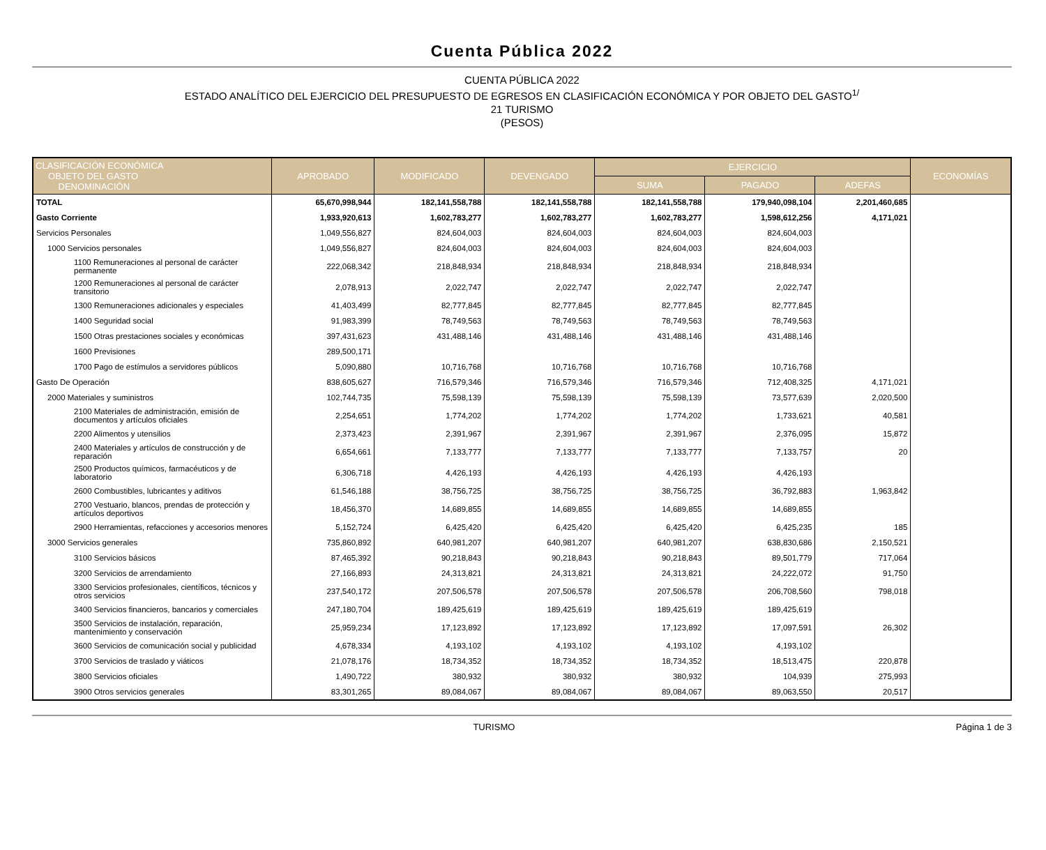Cuenta Pública 2022
CUENTA PÚBLICA 2022
ESTADO ANALÍTICO DEL EJERCICIO DEL PRESUPUESTO DE EGRESOS EN CLASIFICACIÓN ECONÓMICA Y POR OBJETO DEL GASTO<sup>1/</sup>
21 TURISMO
(PESOS)
| CLASIFICACIÓN ECONÓMICA OBJETO DEL GASTO DENOMINACIÓN | APROBADO | MODIFICADO | DEVENGADO | EJERCICIO | | | ECONOMÍAS |
| --- | --- | --- | --- | --- | --- | --- | --- |
| | | | | SUMA | PAGADO | ADEFAS | |
| TOTAL | 65,670,998,944 | 182,141,558,788 | 182,141,558,788 | 182,141,558,788 | 179,940,098,104 | 2,201,460,685 | |
| Gasto Corriente | 1,933,920,613 | 1,602,783,277 | 1,602,783,277 | 1,602,783,277 | 1,598,612,256 | 4,171,021 | |
| Servicios Personales | 1,049,556,827 | 824,604,003 | 824,604,003 | 824,604,003 | 824,604,003 | | |
| 1000 Servicios personales | 1,049,556,827 | 824,604,003 | 824,604,003 | 824,604,003 | 824,604,003 | | |
| 1100 Remuneraciones al personal de carácter permanente | 222,068,342 | 218,848,934 | 218,848,934 | 218,848,934 | 218,848,934 | | |
| 1200 Remuneraciones al personal de carácter transitorio | 2,078,913 | 2,022,747 | 2,022,747 | 2,022,747 | 2,022,747 | | |
| 1300 Remuneraciones adicionales y especiales | 41,403,499 | 82,777,845 | 82,777,845 | 82,777,845 | 82,777,845 | | |
| 1400 Seguridad social | 91,983,399 | 78,749,563 | 78,749,563 | 78,749,563 | 78,749,563 | | |
| 1500 Otras prestaciones sociales y económicas | 397,431,623 | 431,488,146 | 431,488,146 | 431,488,146 | 431,488,146 | | |
| 1600 Previsiones | 289,500,171 | | | | | | |
| 1700 Pago de estímulos a servidores públicos | 5,090,880 | 10,716,768 | 10,716,768 | 10,716,768 | 10,716,768 | | |
| Gasto De Operación | 838,605,627 | 716,579,346 | 716,579,346 | 716,579,346 | 712,408,325 | 4,171,021 | |
| 2000 Materiales y suministros | 102,744,735 | 75,598,139 | 75,598,139 | 75,598,139 | 73,577,639 | 2,020,500 | |
| 2100 Materiales de administración, emisión de documentos y artículos oficiales | 2,254,651 | 1,774,202 | 1,774,202 | 1,774,202 | 1,733,621 | 40,581 | |
| 2200 Alimentos y utensilios | 2,373,423 | 2,391,967 | 2,391,967 | 2,391,967 | 2,376,095 | 15,872 | |
| 2400 Materiales y artículos de construcción y de reparación | 6,654,661 | 7,133,777 | 7,133,777 | 7,133,777 | 7,133,757 | 20 | |
| 2500 Productos químicos, farmacéuticos y de laboratorio | 6,306,718 | 4,426,193 | 4,426,193 | 4,426,193 | 4,426,193 | | |
| 2600 Combustibles, lubricantes y aditivos | 61,546,188 | 38,756,725 | 38,756,725 | 38,756,725 | 36,792,883 | 1,963,842 | |
| 2700 Vestuario, blancos, prendas de protección y artículos deportivos | 18,456,370 | 14,689,855 | 14,689,855 | 14,689,855 | 14,689,855 | | |
| 2900 Herramientas, refacciones y accesorios menores | 5,152,724 | 6,425,420 | 6,425,420 | 6,425,420 | 6,425,235 | 185 | |
| 3000 Servicios generales | 735,860,892 | 640,981,207 | 640,981,207 | 640,981,207 | 638,830,686 | 2,150,521 | |
| 3100 Servicios básicos | 87,465,392 | 90,218,843 | 90,218,843 | 90,218,843 | 89,501,779 | 717,064 | |
| 3200 Servicios de arrendamiento | 27,166,893 | 24,313,821 | 24,313,821 | 24,313,821 | 24,222,072 | 91,750 | |
| 3300 Servicios profesionales, científicos, técnicos y otros servicios | 237,540,172 | 207,506,578 | 207,506,578 | 207,506,578 | 206,708,560 | 798,018 | |
| 3400 Servicios financieros, bancarios y comerciales | 247,180,704 | 189,425,619 | 189,425,619 | 189,425,619 | 189,425,619 | | |
| 3500 Servicios de instalación, reparación, mantenimiento y conservación | 25,959,234 | 17,123,892 | 17,123,892 | 17,123,892 | 17,097,591 | 26,302 | |
| 3600 Servicios de comunicación social y publicidad | 4,678,334 | 4,193,102 | 4,193,102 | 4,193,102 | 4,193,102 | | |
| 3700 Servicios de traslado y viáticos | 21,078,176 | 18,734,352 | 18,734,352 | 18,734,352 | 18,513,475 | 220,878 | |
| 3800 Servicios oficiales | 1,490,722 | 380,932 | 380,932 | 380,932 | 104,939 | 275,993 | |
| 3900 Otros servicios generales | 83,301,265 | 89,084,067 | 89,084,067 | 89,084,067 | 89,063,550 | 20,517 | |
TURISMO Página 1 de 3